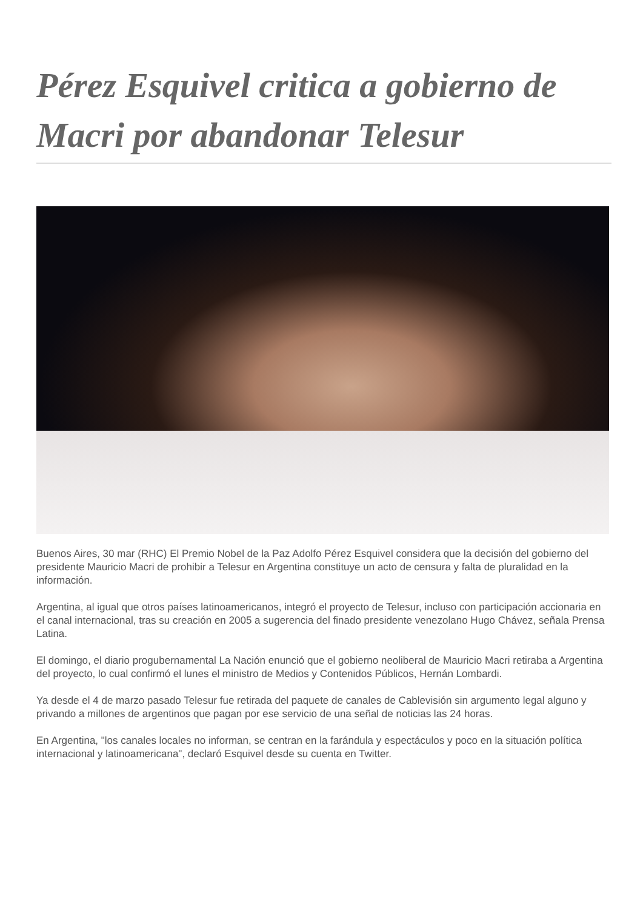Pérez Esquivel critica a gobierno de Macri por abandonar Telesur
Buenos Aires, 30 mar (RHC) El Premio Nobel de la Paz Adolfo Pérez Esquivel considera que la decisión del gobierno del presidente Mauricio Macri de prohibir a Telesur en Argentina constituye un acto de censura y falta de pluralidad en la información.
Argentina, al igual que otros países latinoamericanos, integró el proyecto de Telesur, incluso con participación accionaria en el canal internacional, tras su creación en 2005 a sugerencia del finado presidente venezolano Hugo Chávez, señala Prensa Latina.
El domingo, el diario progubernamental La Nación enunció que el gobierno neoliberal de Mauricio Macri retiraba a Argentina del proyecto, lo cual confirmó el lunes el ministro de Medios y Contenidos Públicos, Hernán Lombardi.
Ya desde el 4 de marzo pasado Telesur fue retirada del paquete de canales de Cablevisión sin argumento legal alguno y privando a millones de argentinos que pagan por ese servicio de una señal de noticias las 24 horas.
En Argentina, "los canales locales no informan, se centran en la farándula y espectáculos y poco en la situación política internacional y latinoamericana", declaró Esquivel desde su cuenta en Twitter.